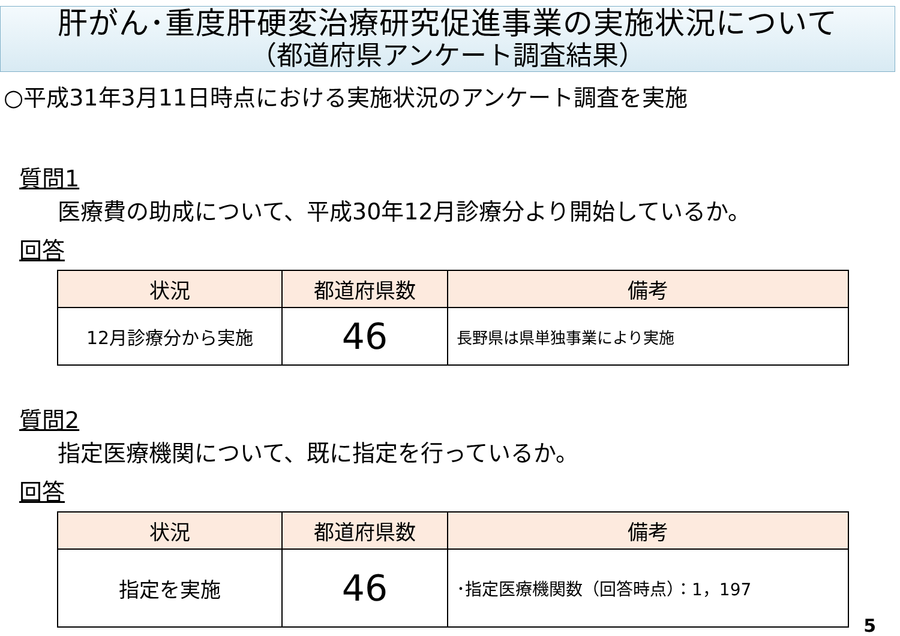肝がん･重度肝硬変治療研究促進事業の実施状況について
（都道府県アンケート調査結果）
○平成31年3月11日時点における実施状況のアンケート調査を実施
質問1
医療費の助成について、平成30年12月診療分より開始しているか。
回答
| 状況 | 都道府県数 | 備考 |
| --- | --- | --- |
| 12月診療分から実施 | 46 | 長野県は県単独事業により実施 |
質問2
指定医療機関について、既に指定を行っているか。
回答
| 状況 | 都道府県数 | 備考 |
| --- | --- | --- |
| 指定を実施 | 46 | ･指定医療機関数（回答時点）：1，197 |
5